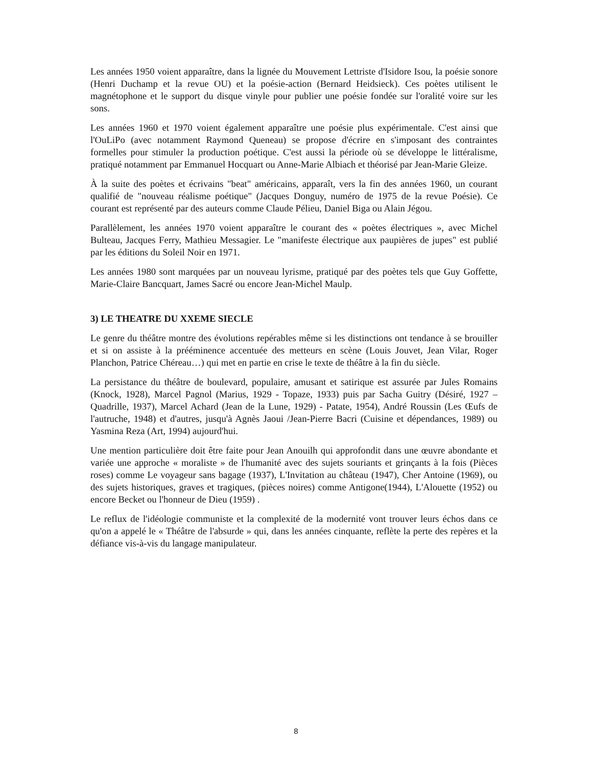Les années 1950 voient apparaître, dans la lignée du Mouvement Lettriste d'Isidore Isou, la poésie sonore (Henri Duchamp et la revue OU) et la poésie-action (Bernard Heidsieck). Ces poètes utilisent le magnétophone et le support du disque vinyle pour publier une poésie fondée sur l'oralité voire sur les sons.
Les années 1960 et 1970 voient également apparaître une poésie plus expérimentale. C'est ainsi que l'OuLiPo (avec notamment Raymond Queneau) se propose d'écrire en s'imposant des contraintes formelles pour stimuler la production poétique. C'est aussi la période où se développe le littéralisme, pratiqué notamment par Emmanuel Hocquart ou Anne-Marie Albiach et théorisé par Jean-Marie Gleize.
À la suite des poètes et écrivains "beat" américains, apparaît, vers la fin des années 1960, un courant qualifié de "nouveau réalisme poétique" (Jacques Donguy, numéro de 1975 de la revue Poésie). Ce courant est représenté par des auteurs comme Claude Pélieu, Daniel Biga ou Alain Jégou.
Parallèlement, les années 1970 voient apparaître le courant des « poètes électriques », avec Michel Bulteau, Jacques Ferry, Mathieu Messagier. Le "manifeste électrique aux paupières de jupes" est publié par les éditions du Soleil Noir en 1971.
Les années 1980 sont marquées par un nouveau lyrisme, pratiqué par des poètes tels que Guy Goffette, Marie-Claire Bancquart, James Sacré ou encore Jean-Michel Maulp.
3) LE THEATRE DU XXEME SIECLE
Le genre du théâtre montre des évolutions repérables même si les distinctions ont tendance à se brouiller et si on assiste à la prééminence accentuée des metteurs en scène (Louis Jouvet, Jean Vilar, Roger Planchon, Patrice Chéreau…) qui met en partie en crise le texte de théâtre à la fin du siècle.
La persistance du théâtre de boulevard, populaire, amusant et satirique est assurée par Jules Romains (Knock, 1928), Marcel Pagnol (Marius, 1929 - Topaze, 1933) puis par Sacha Guitry (Désiré, 1927 – Quadrille, 1937), Marcel Achard (Jean de la Lune, 1929) - Patate, 1954), André Roussin (Les Œufs de l'autruche, 1948) et d'autres, jusqu'à Agnès Jaoui /Jean-Pierre Bacri (Cuisine et dépendances, 1989) ou Yasmina Reza (Art, 1994) aujourd'hui.
Une mention particulière doit être faite pour Jean Anouilh qui approfondit dans une œuvre abondante et variée une approche « moraliste » de l'humanité avec des sujets souriants et grinçants à la fois (Pièces roses) comme Le voyageur sans bagage (1937), L'Invitation au château (1947), Cher Antoine (1969), ou des sujets historiques, graves et tragiques, (pièces noires) comme Antigone(1944), L'Alouette (1952) ou encore Becket ou l'honneur de Dieu (1959) .
Le reflux de l'idéologie communiste et la complexité de la modernité vont trouver leurs échos dans ce qu'on a appelé le « Théâtre de l'absurde » qui, dans les années cinquante, reflète la perte des repères et la défiance vis-à-vis du langage manipulateur.
8